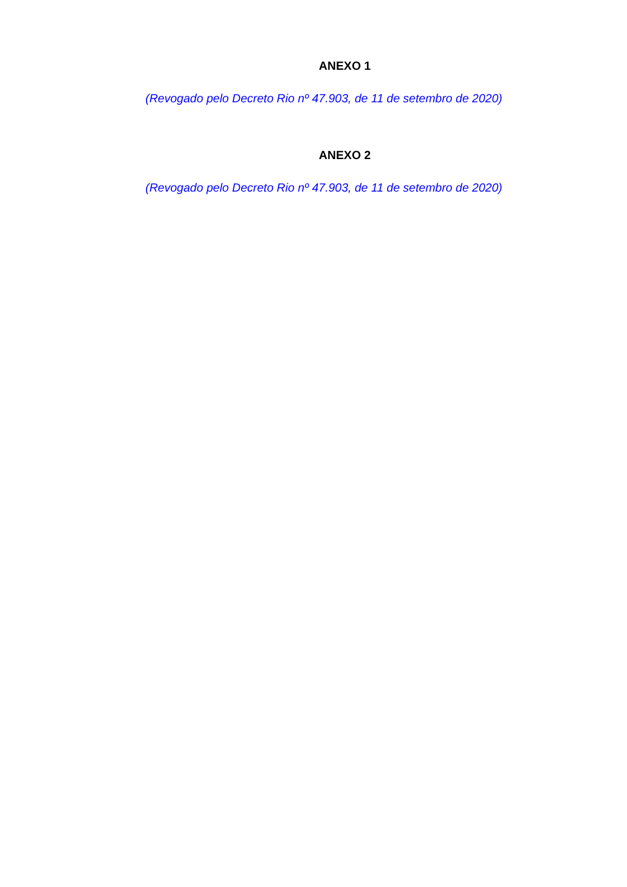ANEXO 1
(Revogado pelo Decreto Rio nº 47.903, de 11 de setembro de 2020)
ANEXO 2
(Revogado pelo Decreto Rio nº 47.903, de 11 de setembro de 2020)